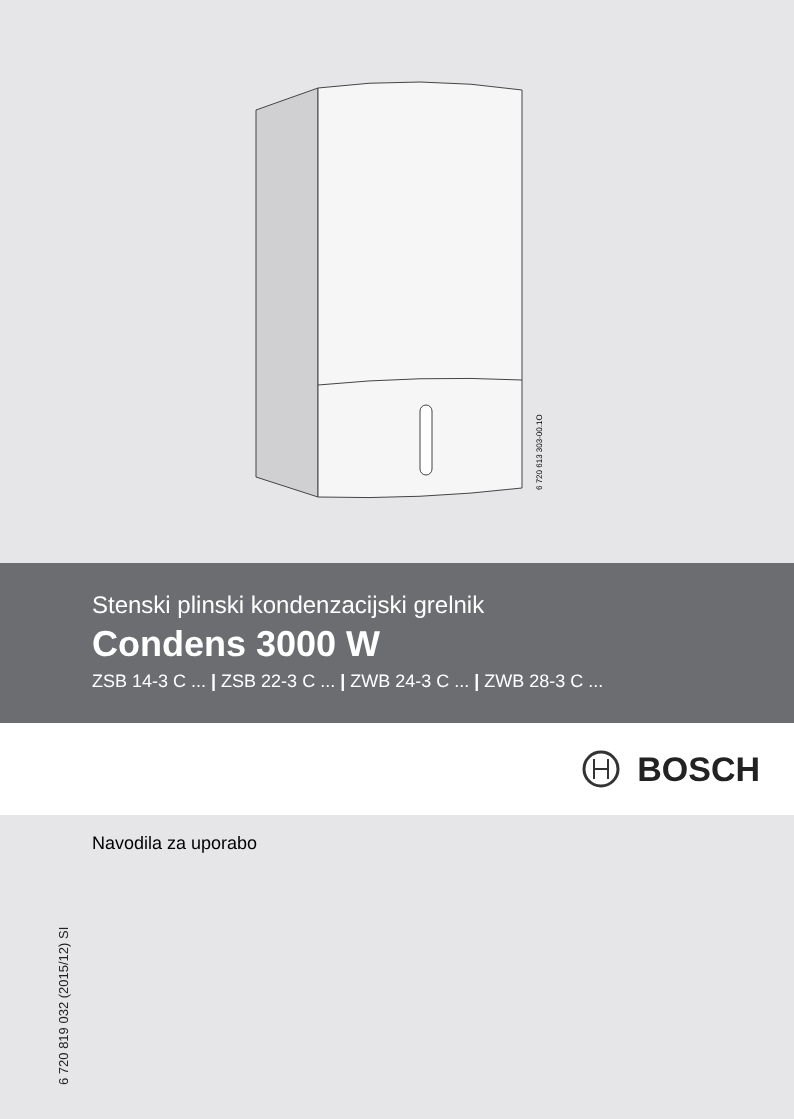6 720 613 303-00.1O
Stenski plinski kondenzacijski grelnik
Condens 3000 W
ZSB 14-3 C ... | ZSB 22-3 C ... | ZWB 24-3 C ... | ZWB 28-3 C ...
BOSCH
6 720 819 032 (2015/12) SI
Navodila za uporabo